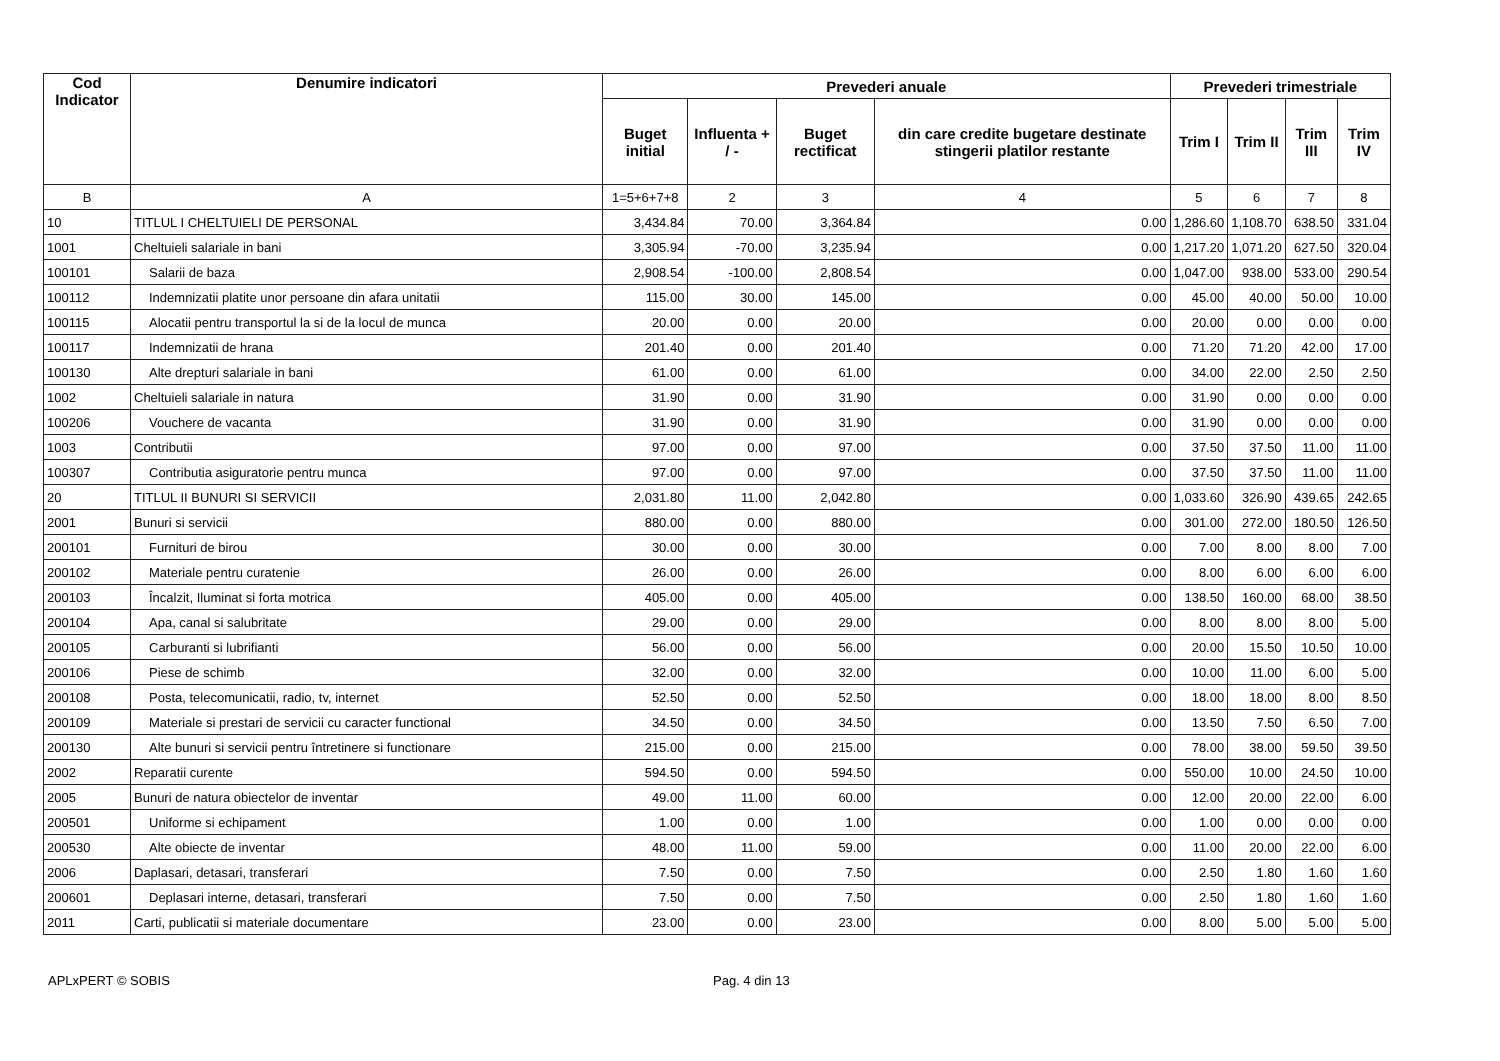| Cod Indicator | Denumire indicatori | Prevederi anuale | | | | Prevederi trimestriale | | | |
| --- | --- | --- | --- | --- | --- | --- | --- | --- | --- |
| | | Buget initial | Influenta + / - | Buget rectificat | din care credite bugetare destinate stingerii platilor restante | Trim I | Trim II | Trim III | Trim IV |
| B | A | 1=5+6+7+8 | 2 | 3 | 4 | 5 | 6 | 7 | 8 |
| 10 | TITLUL I CHELTUIELI DE PERSONAL | 3,434.84 | 70.00 | 3,364.84 | 0.00 | 1,286.60 | 1,108.70 | 638.50 | 331.04 |
| 1001 | Cheltuieli salariale in bani | 3,305.94 | -70.00 | 3,235.94 | 0.00 | 1,217.20 | 1,071.20 | 627.50 | 320.04 |
| 100101 | Salarii de baza | 2,908.54 | -100.00 | 2,808.54 | 0.00 | 1,047.00 | 938.00 | 533.00 | 290.54 |
| 100112 | Indemnizatii platite unor persoane din afara unitatii | 115.00 | 30.00 | 145.00 | 0.00 | 45.00 | 40.00 | 50.00 | 10.00 |
| 100115 | Alocatii pentru transportul la si de la locul de munca | 20.00 | 0.00 | 20.00 | 0.00 | 20.00 | 0.00 | 0.00 | 0.00 |
| 100117 | Indemnizatii de hrana | 201.40 | 0.00 | 201.40 | 0.00 | 71.20 | 71.20 | 42.00 | 17.00 |
| 100130 | Alte drepturi salariale in bani | 61.00 | 0.00 | 61.00 | 0.00 | 34.00 | 22.00 | 2.50 | 2.50 |
| 1002 | Cheltuieli salariale in natura | 31.90 | 0.00 | 31.90 | 0.00 | 31.90 | 0.00 | 0.00 | 0.00 |
| 100206 | Vouchere de vacanta | 31.90 | 0.00 | 31.90 | 0.00 | 31.90 | 0.00 | 0.00 | 0.00 |
| 1003 | Contributii | 97.00 | 0.00 | 97.00 | 0.00 | 37.50 | 37.50 | 11.00 | 11.00 |
| 100307 | Contributia asiguratorie pentru munca | 97.00 | 0.00 | 97.00 | 0.00 | 37.50 | 37.50 | 11.00 | 11.00 |
| 20 | TITLUL II BUNURI SI SERVICII | 2,031.80 | 11.00 | 2,042.80 | 0.00 | 1,033.60 | 326.90 | 439.65 | 242.65 |
| 2001 | Bunuri si servicii | 880.00 | 0.00 | 880.00 | 0.00 | 301.00 | 272.00 | 180.50 | 126.50 |
| 200101 | Furnituri de birou | 30.00 | 0.00 | 30.00 | 0.00 | 7.00 | 8.00 | 8.00 | 7.00 |
| 200102 | Materiale pentru curatenie | 26.00 | 0.00 | 26.00 | 0.00 | 8.00 | 6.00 | 6.00 | 6.00 |
| 200103 | Încalzit, Iluminat si forta motrica | 405.00 | 0.00 | 405.00 | 0.00 | 138.50 | 160.00 | 68.00 | 38.50 |
| 200104 | Apa, canal si salubritate | 29.00 | 0.00 | 29.00 | 0.00 | 8.00 | 8.00 | 8.00 | 5.00 |
| 200105 | Carburanti si lubrifianti | 56.00 | 0.00 | 56.00 | 0.00 | 20.00 | 15.50 | 10.50 | 10.00 |
| 200106 | Piese de schimb | 32.00 | 0.00 | 32.00 | 0.00 | 10.00 | 11.00 | 6.00 | 5.00 |
| 200108 | Posta, telecomunicatii, radio, tv, internet | 52.50 | 0.00 | 52.50 | 0.00 | 18.00 | 18.00 | 8.00 | 8.50 |
| 200109 | Materiale si prestari de servicii cu caracter functional | 34.50 | 0.00 | 34.50 | 0.00 | 13.50 | 7.50 | 6.50 | 7.00 |
| 200130 | Alte bunuri si servicii pentru întretinere si functionare | 215.00 | 0.00 | 215.00 | 0.00 | 78.00 | 38.00 | 59.50 | 39.50 |
| 2002 | Reparatii curente | 594.50 | 0.00 | 594.50 | 0.00 | 550.00 | 10.00 | 24.50 | 10.00 |
| 2005 | Bunuri de natura obiectelor de inventar | 49.00 | 11.00 | 60.00 | 0.00 | 12.00 | 20.00 | 22.00 | 6.00 |
| 200501 | Uniforme si echipament | 1.00 | 0.00 | 1.00 | 0.00 | 1.00 | 0.00 | 0.00 | 0.00 |
| 200530 | Alte obiecte de inventar | 48.00 | 11.00 | 59.00 | 0.00 | 11.00 | 20.00 | 22.00 | 6.00 |
| 2006 | Daplasari, detasari, transferari | 7.50 | 0.00 | 7.50 | 0.00 | 2.50 | 1.80 | 1.60 | 1.60 |
| 200601 | Deplasari interne, detasari, transferari | 7.50 | 0.00 | 7.50 | 0.00 | 2.50 | 1.80 | 1.60 | 1.60 |
| 2011 | Carti, publicatii si materiale documentare | 23.00 | 0.00 | 23.00 | 0.00 | 8.00 | 5.00 | 5.00 | 5.00 |
APLxPERT © SOBIS Pag. 4 din 13